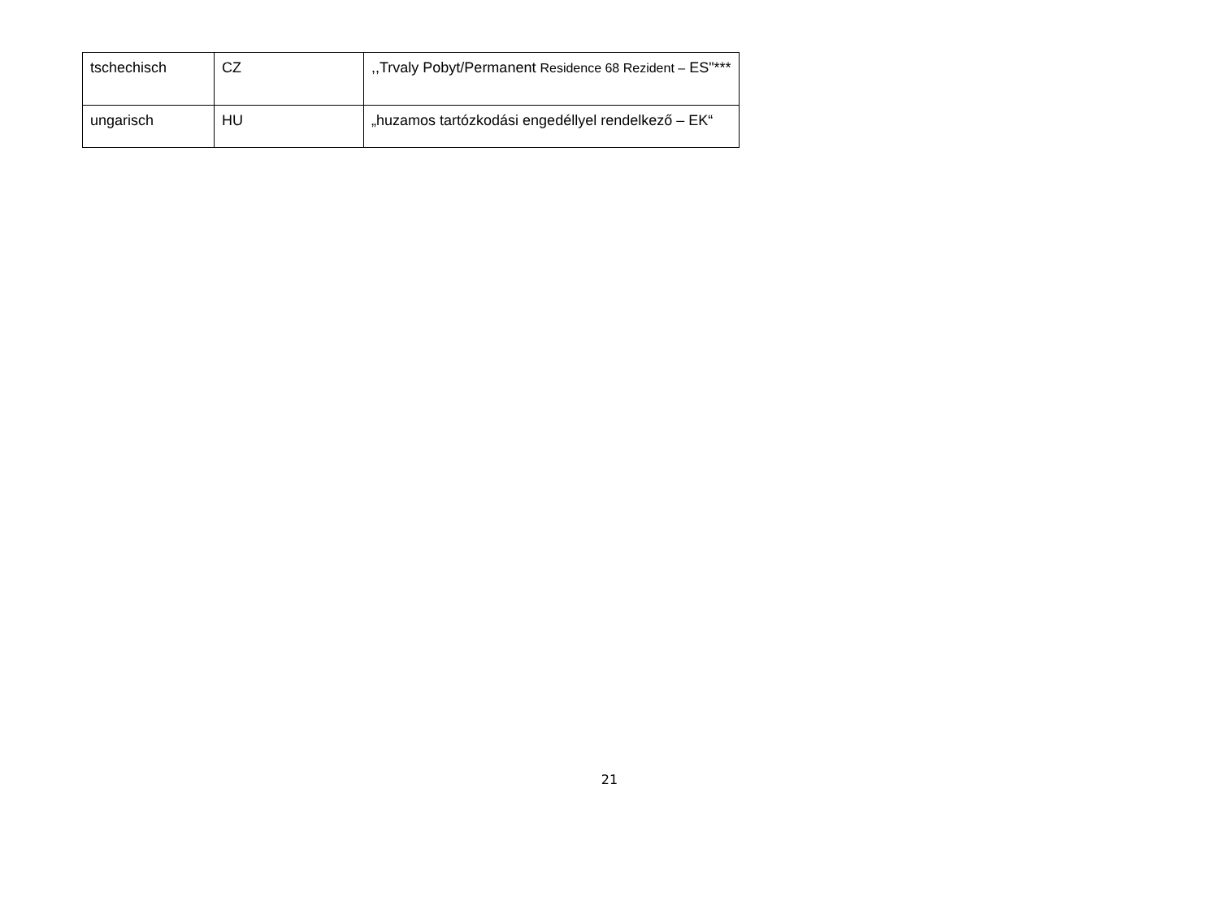| tschechisch | CZ | ,,Trvaly Pobyt/Permanent Residence 68 Rezident – ES"*** |
| ungarisch | HU | „huzamos tartózkodási engedéllyel rendelkező – EK“ |
21